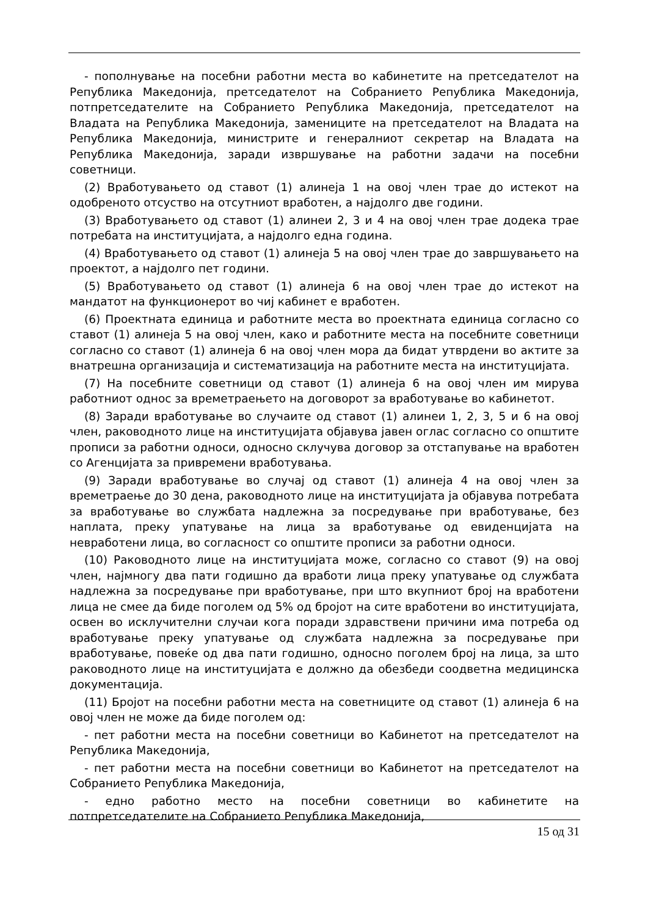- пополнување на посебни работни места во кабинетите на претседателот на Република Македонија, претседателот на Собранието Република Македонија, потпретседателите на Собранието Република Македонија, претседателот на Владата на Република Македонија, замениците на претседателот на Владата на Република Македонија, министрите и генералниот секретар на Владата на Република Македонија, заради извршување на работни задачи на посебни советници.
(2) Вработувањето од ставот (1) алинеја 1 на овој член трае до истекот на одобреното отсуство на отсутниот вработен, а најдолго две години.
(3) Вработувањето од ставот (1) алинеи 2, 3 и 4 на овој член трае додека трае потребата на институцијата, а најдолго една година.
(4) Вработувањето од ставот (1) алинеја 5 на овој член трае до завршувањето на проектот, а најдолго пет години.
(5) Вработувањето од ставот (1) алинеја 6 на овој член трае до истекот на мандатот на функционерот во чиј кабинет е вработен.
(6) Проектната единица и работните места во проектната единица согласно со ставот (1) алинеја 5 на овој член, како и работните места на посебните советници согласно со ставот (1) алинеја 6 на овој член мора да бидат утврдени во актите за внатрешна организација и систематизација на работните места на институцијата.
(7) На посебните советници од ставот (1) алинеја 6 на овој член им мирува работниот однос за времетраењето на договорот за вработување во кабинетот.
(8) Заради вработување во случаите од ставот (1) алинеи 1, 2, 3, 5 и 6 на овој член, раководното лице на институцијата објавува јавен оглас согласно со општите прописи за работни односи, односно склучува договор за отстапување на вработен со Агенцијата за привремени вработувања.
(9) Заради вработување во случај од ставот (1) алинеја 4 на овој член за времетраење до 30 дена, раководното лице на институцијата ја објавува потребата за вработување во службата надлежна за посредување при вработување, без наплата, преку упатување на лица за вработување од евиденцијата на невработени лица, во согласност со општите прописи за работни односи.
(10) Раководното лице на институцијата може, согласно со ставот (9) на овој член, најмногу два пати годишно да вработи лица преку упатување од службата надлежна за посредување при вработување, при што вкупниот број на вработени лица не смее да биде поголем од 5% од бројот на сите вработени во институцијата, освен во исклучителни случаи кога поради здравствени причини има потреба од вработување преку упатување од службата надлежна за посредување при вработување, повеќе од два пати годишно, односно поголем број на лица, за што раководното лице на институцијата е должно да обезбеди соодветна медицинска документација.
(11) Бројот на посебни работни места на советниците од ставот (1) алинеја 6 на овој член не може да биде поголем од:
- пет работни места на посебни советници во Кабинетот на претседателот на Република Македонија,
- пет работни места на посебни советници во Кабинетот на претседателот на Собранието Република Македонија,
- едно работно место на посебни советници во кабинетите на потпретседателите на Собранието Република Македонија,
15 од 31